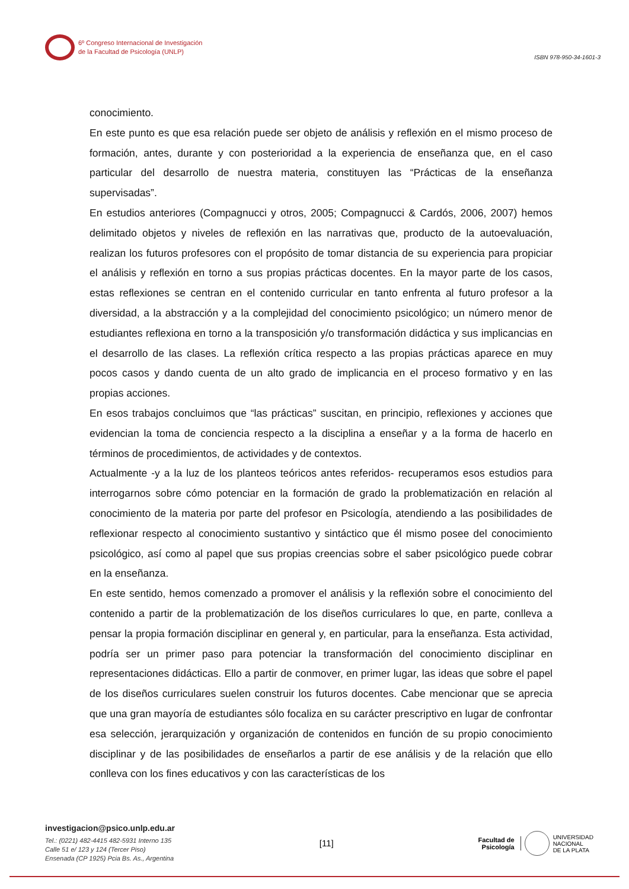6º Congreso Internacional de Investigación
de la Facultad de Psicología (UNLP)
ISBN 978-950-34-1601-3
conocimiento.
En este punto es que esa relación puede ser objeto de análisis y reflexión en el mismo proceso de formación, antes, durante y con posterioridad a la experiencia de enseñanza que, en el caso particular del desarrollo de nuestra materia, constituyen las “Prácticas de la enseñanza supervisadas”.
En estudios anteriores (Compagnucci y otros, 2005; Compagnucci & Cardós, 2006, 2007) hemos delimitado objetos y niveles de reflexión en las narrativas que, producto de la autoevaluación, realizan los futuros profesores con el propósito de tomar distancia de su experiencia para propiciar el análisis y reflexión en torno a sus propias prácticas docentes. En la mayor parte de los casos, estas reflexiones se centran en el contenido curricular en tanto enfrenta al futuro profesor a la diversidad, a la abstracción y a la complejidad del conocimiento psicológico; un número menor de estudiantes reflexiona en torno a la transposición y/o transformación didáctica y sus implicancias en el desarrollo de las clases. La reflexión crítica respecto a las propias prácticas aparece en muy pocos casos y dando cuenta de un alto grado de implicancia en el proceso formativo y en las propias acciones.
En esos trabajos concluimos que “las prácticas” suscitan, en principio, reflexiones y acciones que evidencian la toma de conciencia respecto a la disciplina a enseñar y a la forma de hacerlo en términos de procedimientos, de actividades y de contextos.
Actualmente -y a la luz de los planteos teóricos antes referidos- recuperamos esos estudios para interrogarnos sobre cómo potenciar en la formación de grado la problematización en relación al conocimiento de la materia por parte del profesor en Psicología, atendiendo a las posibilidades de reflexionar respecto al conocimiento sustantivo y sintáctico que él mismo posee del conocimiento psicológico, así como al papel que sus propias creencias sobre el saber psicológico puede cobrar en la enseñanza.
En este sentido, hemos comenzado a promover el análisis y la reflexión sobre el conocimiento del contenido a partir de la problematización de los diseños curriculares lo que, en parte, conlleva a pensar la propia formación disciplinar en general y, en particular, para la enseñanza. Esta actividad, podría ser un primer paso para potenciar la transformación del conocimiento disciplinar en representaciones didácticas. Ello a partir de conmover, en primer lugar, las ideas que sobre el papel de los diseños curriculares suelen construir los futuros docentes. Cabe mencionar que se aprecia que una gran mayoría de estudiantes sólo focaliza en su carácter prescriptivo en lugar de confrontar esa selección, jerarquización y organización de contenidos en función de su propio conocimiento disciplinar y de las posibilidades de enseñarlos a partir de ese análisis y de la relación que ello conlleva con los fines educativos y con las características de los
investigacion@psico.unlp.edu.ar
Tel.: (0221) 482-4415 482-5931 Interno 135
Calle 51 e/ 123 y 124 (Tercer Piso)
Ensenada (CP 1925) Pcia Bs. As., Argentina
[11]
Facultad de
Psicología
UNIVERSIDAD
NACIONAL
DE LA PLATA